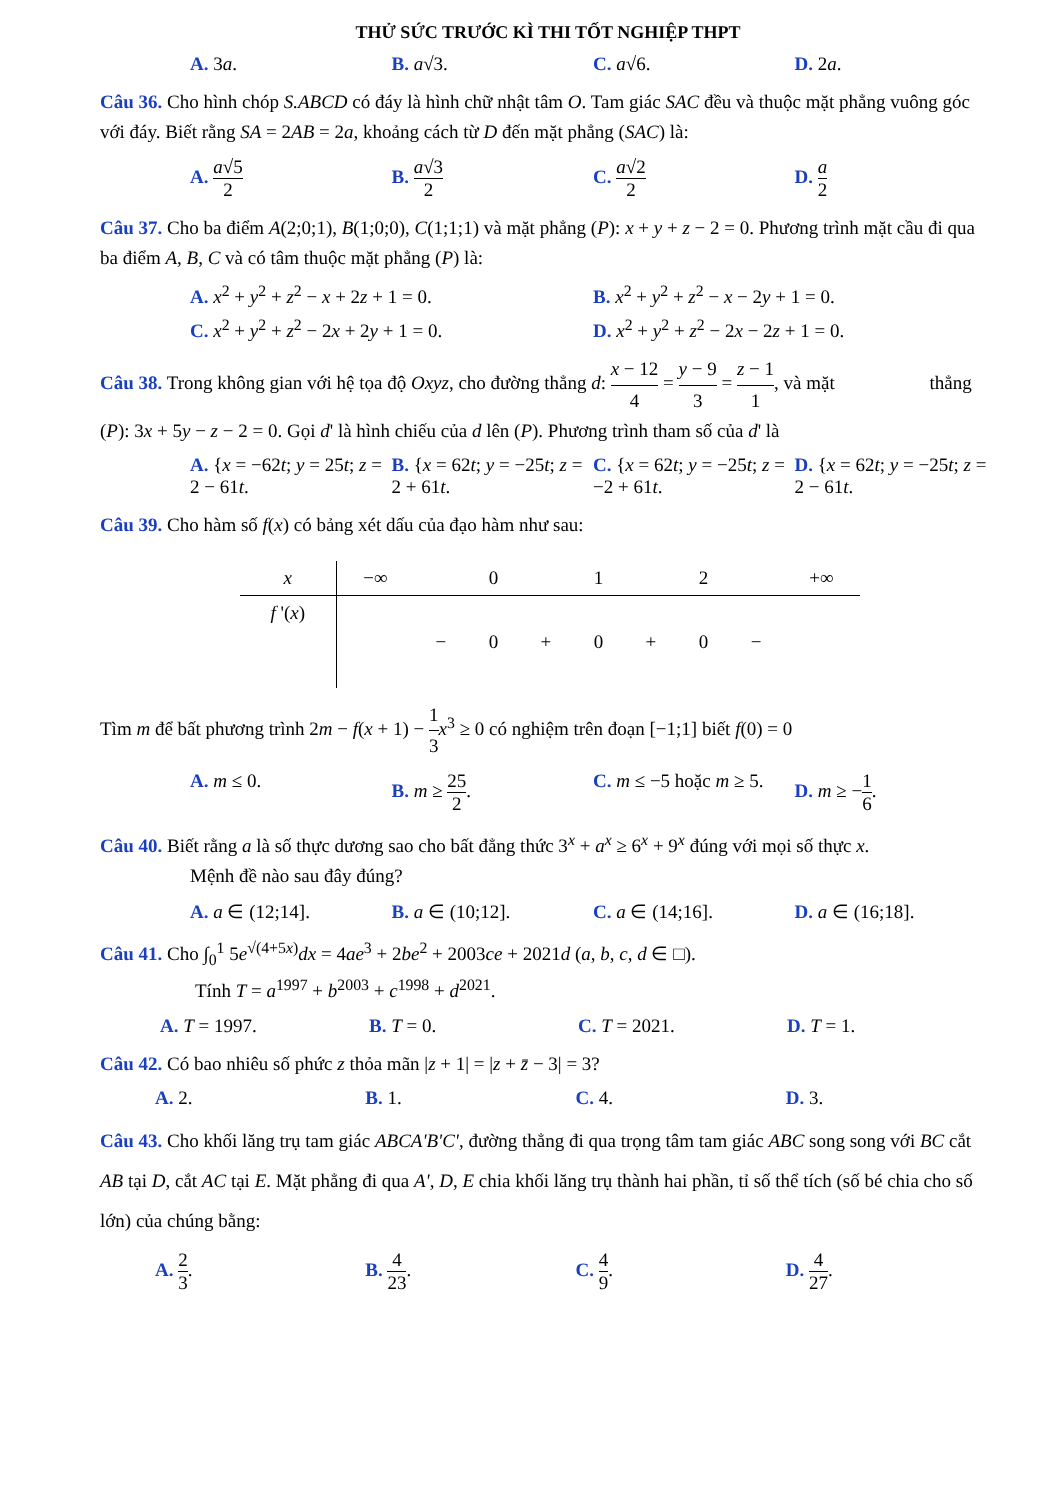THỬ SỨC TRƯỚC KÌ THI TỐT NGHIỆP THPT
A. 3a. B. a√3. C. a√6. D. 2a.
Câu 36. Cho hình chóp S.ABCD có đáy là hình chữ nhật tâm O. Tam giác SAC đều và thuộc mặt phẳng vuông góc với đáy. Biết rằng SA = 2AB = 2a, khoảng cách từ D đến mặt phẳng (SAC) là:
A. a√5 2 B. a√3 2 C. a√2 2 D. a 2
Câu 37. Cho ba điểm A(2;0;1), B(1;0;0), C(1;1;1) và mặt phẳng (P): x + y + z − 2 = 0. Phương trình mặt cầu đi qua ba điểm A, B, C và có tâm thuộc mặt phẳng (P) là:
A. x<sup>2</sup> + y<sup>2</sup> + z<sup>2</sup> − x + 2z + 1 = 0.
B. x<sup>2</sup> + y<sup>2</sup> + z<sup>2</sup> − x − 2y + 1 = 0.
C. x<sup>2</sup> + y<sup>2</sup> + z<sup>2</sup> − 2x + 2y + 1 = 0.
D. x<sup>2</sup> + y<sup>2</sup> + z<sup>2</sup> − 2x − 2z + 1 = 0.
Câu 38. Trong không gian với hệ tọa độ Oxyz, cho đường thẳng d: x − 12 4 = y − 9 3 = z − 1 1, và mặt thẳng (P): 3x + 5y − z − 2 = 0. Gọi d' là hình chiếu của d lên (P). Phương trình tham số của d' là
A. {x = −62t; y = 25t; z = 2 − 61t.
B. {x = 62t; y = −25t; z = 2 + 61t.
C. {x = 62t; y = −25t; z = −2 + 61t.
D. {x = 62t; y = −25t; z = 2 − 61t.
Câu 39. Cho hàm số f(x) có bảng xét dấu của đạo hàm như sau:
| x | −∞ | | 0 | | 1 | | 2 | | +∞ |
| f '( x ) | | − | 0 | + | 0 | + | 0 | − | |
Tìm m để bất phương trình 2m − f(x + 1) − 1 3 x<sup>3</sup> ≥ 0 có nghiệm trên đoạn [−1;1] biết f(0) = 0
A. m ≤ 0. B. m ≥ 25 2. C. m ≤ −5 hoặc m ≥ 5. D. m ≥ −1 6.
Câu 40. Biết rằng a là số thực dương sao cho bất đẳng thức 3<sup>x</sup> + a<sup>x</sup> ≥ 6<sup>x</sup> + 9<sup>x</sup> đúng với mọi số thực x.
Mệnh đề nào sau đây đúng?
A. a ∈ (12;14]. B. a ∈ (10;12]. C. a ∈ (14;16]. D. a ∈ (16;18].
Câu 41. Cho ∫<sub>0</sub><sup>1</sup> 5e<sup>√(4+5x)</sup>dx = 4ae<sup>3</sup> + 2be<sup>2</sup> + 2003ce + 2021d (a, b, c, d ∈ □).
Tính T = a<sup>1997</sup> + b<sup>2003</sup> + c<sup>1998</sup> + d<sup>2021</sup>.
A. T = 1997. B. T = 0. C. T = 2021. D. T = 1.
Câu 42. Có bao nhiêu số phức z thỏa mãn |z + 1| = |z + z̄ − 3| = 3?
A. 2. B. 1. C. 4. D. 3.
Câu 43. Cho khối lăng trụ tam giác ABCA'B'C', đường thẳng đi qua trọng tâm tam giác ABC song song với BC cắt AB tại D, cắt AC tại E. Mặt phẳng đi qua A', D, E chia khối lăng trụ thành hai phần, tỉ số thể tích (số bé chia cho số lớn) của chúng bằng:
A. 2 3. B. 4 23. C. 4 9. D. 4 27.